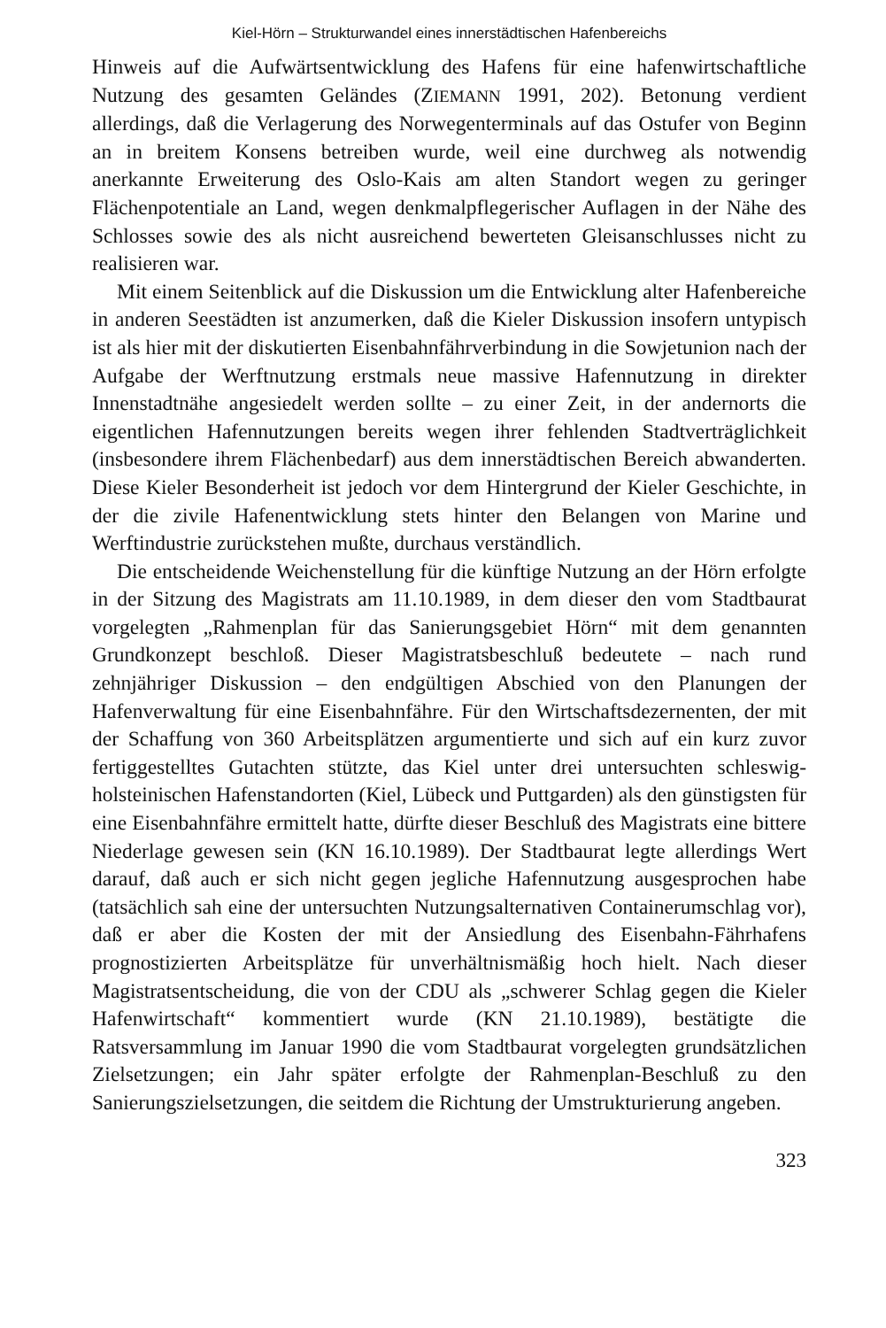Kiel-Hörn – Strukturwandel eines innerstädtischen Hafenbereichs
Hinweis auf die Aufwärtsentwicklung des Hafens für eine hafenwirtschaftliche Nutzung des gesamten Geländes (ZIEMANN 1991, 202). Betonung verdient allerdings, daß die Verlagerung des Norwegenterminals auf das Ostufer von Beginn an in breitem Konsens betreiben wurde, weil eine durchweg als notwendig anerkannte Erweiterung des Oslo-Kais am alten Standort wegen zu geringer Flächenpotentiale an Land, wegen denkmalpflegerischer Auflagen in der Nähe des Schlosses sowie des als nicht ausreichend bewerteten Gleisanschlusses nicht zu realisieren war.
Mit einem Seitenblick auf die Diskussion um die Entwicklung alter Hafenbereiche in anderen Seestädten ist anzumerken, daß die Kieler Diskussion insofern untypisch ist als hier mit der diskutierten Eisenbahnfährverbindung in die Sowjetunion nach der Aufgabe der Werftnutzung erstmals neue massive Hafennutzung in direkter Innenstadtnähe angesiedelt werden sollte – zu einer Zeit, in der andernorts die eigentlichen Hafennutzungen bereits wegen ihrer fehlenden Stadtverträglichkeit (insbesondere ihrem Flächenbedarf) aus dem innerstädtischen Bereich abwanderten. Diese Kieler Besonderheit ist jedoch vor dem Hintergrund der Kieler Geschichte, in der die zivile Hafenentwicklung stets hinter den Belangen von Marine und Werftindustrie zurückstehen mußte, durchaus verständlich.
Die entscheidende Weichenstellung für die künftige Nutzung an der Hörn erfolgte in der Sitzung des Magistrats am 11.10.1989, in dem dieser den vom Stadtbaurat vorgelegten „Rahmenplan für das Sanierungsgebiet Hörn“ mit dem genannten Grundkonzept beschloß. Dieser Magistratsbeschluß bedeutete – nach rund zehnjähriger Diskussion – den endgültigen Abschied von den Planungen der Hafenverwaltung für eine Eisenbahnfähre. Für den Wirtschaftsdezernenten, der mit der Schaffung von 360 Arbeitsplätzen argumentierte und sich auf ein kurz zuvor fertiggestelltes Gutachten stützte, das Kiel unter drei untersuchten schleswig-holsteinischen Hafenstandorten (Kiel, Lübeck und Puttgarden) als den günstigsten für eine Eisenbahnfähre ermittelt hatte, dürfte dieser Beschluß des Magistrats eine bittere Niederlage gewesen sein (KN 16.10.1989). Der Stadtbaurat legte allerdings Wert darauf, daß auch er sich nicht gegen jegliche Hafennutzung ausgesprochen habe (tatsächlich sah eine der untersuchten Nutzungsalternativen Containerumschlag vor), daß er aber die Kosten der mit der Ansiedlung des Eisenbahn-Fährhafens prognostizierten Arbeitsplätze für unverhältnismäßig hoch hielt. Nach dieser Magistratsentscheidung, die von der CDU als „schwerer Schlag gegen die Kieler Hafenwirtschaft“ kommentiert wurde (KN 21.10.1989), bestätigte die Ratsversammlung im Januar 1990 die vom Stadtbaurat vorgelegten grundsätzlichen Zielsetzungen; ein Jahr später erfolgte der Rahmenplan-Beschluß zu den Sanierungszielsetzungen, die seitdem die Richtung der Umstrukturierung angeben.
323